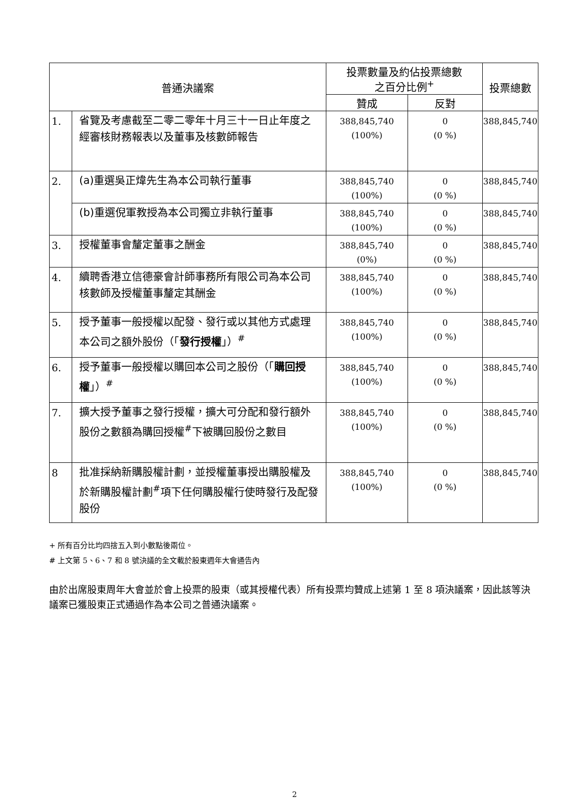| 普通決議案 | | 投票數量及約佔投票總數 之百分比例<sup>+</sup> | | 投票總數 |
| --- | --- | --- | --- | --- |
| | | 贊成 | 反對 | |
| 1. | 省覽及考慮截至二零二零年十月三十一日止年度之經審核財務報表以及董事及核數師報告 | 388,845,740 (100%) | 0 (0 %) | 388,845,740 |
| 2. | (a)重選吳正煒先生為本公司執行董事 | 388,845,740 (100%) | 0 (0 %) | 388,845,740 |
| | (b)重選倪軍教授為本公司獨立非執行董事 | 388,845,740 (100%) | 0 (0 %) | 388,845,740 |
| 3. | 授權董事會釐定董事之酬金 | 388,845,740 (0%) | 0 (0 %) | 388,845,740 |
| 4. | 續聘香港立信德豪會計師事務所有限公司為本公司核數師及授權董事釐定其酬金 | 388,845,740 (100%) | 0 (0 %) | 388,845,740 |
| 5. | 授予董事一般授權以配發、發行或以其他方式處理本公司之額外股份（「 發行授權 」）<sup>#</sup> | 388,845,740 (100%) | 0 (0 %) | 388,845,740 |
| 6. | 授予董事一般授權以購回本公司之股份（「 購回授權 」）<sup>#</sup> | 388,845,740 (100%) | 0 (0 %) | 388,845,740 |
| 7. | 擴大授予董事之發行授權，擴大可分配和發行額外股份之數額為購回授權<sup>#</sup>下被購回股份之數目 | 388,845,740 (100%) | 0 (0 %) | 388,845,740 |
| 8 | 批准採納新購股權計劃，並授權董事授出購股權及於新購股權計劃<sup>#</sup>項下任何購股權行使時發行及配發股份 | 388,845,740 (100%) | 0 (0 %) | 388,845,740 |
+ 所有百分比均四捨五入到小數點後兩位。
# 上文第 5、6、7 和 8 號決議的全文載於股東週年大會通告內
由於出席股東周年大會並於會上投票的股東（或其授權代表）所有投票均贊成上述第 1 至 8 項決議案，因此該等決議案已獲股東正式通過作為本公司之普通決議案。
2